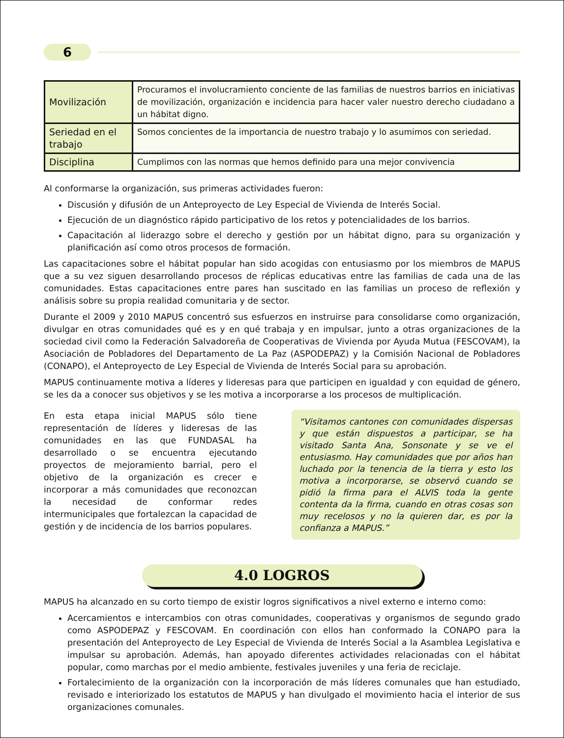6
| Movilización | Procuramos el involucramiento conciente de las familias de nuestros barrios en iniciativas de movilización, organización e incidencia para hacer valer nuestro derecho ciudadano a un hábitat digno. |
| Seriedad en el trabajo | Somos concientes de la importancia de nuestro trabajo y lo asumimos con seriedad. |
| Disciplina | Cumplimos con las normas que hemos definido para una mejor convivencia |
Al conformarse la organización, sus primeras actividades fueron:
Discusión y difusión de un Anteproyecto de Ley Especial de Vivienda de Interés Social.
Ejecución de un diagnóstico rápido participativo de los retos y potencialidades de los barrios.
Capacitación al liderazgo sobre el derecho y gestión por un hábitat digno, para su organización y planificación así como otros procesos de formación.
Las capacitaciones sobre el hábitat popular han sido acogidas con entusiasmo por los miembros de MAPUS que a su vez siguen desarrollando procesos de réplicas educativas entre las familias de cada una de las comunidades. Estas capacitaciones entre pares han suscitado en las familias un proceso de reflexión y análisis sobre su propia realidad comunitaria y de sector.
Durante el 2009 y 2010 MAPUS concentró sus esfuerzos en instruirse para consolidarse como organización, divulgar en otras comunidades qué es y en qué trabaja y en impulsar, junto a otras organizaciones de la sociedad civil como la Federación Salvadoreña de Cooperativas de Vivienda por Ayuda Mutua (FESCOVAM), la Asociación de Pobladores del Departamento de La Paz (ASPODEPAZ) y la Comisión Nacional de Pobladores (CONAPO), el Anteproyecto de Ley Especial de Vivienda de Interés Social para su aprobación.
MAPUS continuamente motiva a líderes y lideresas para que participen en igualdad y con equidad de género, se les da a conocer sus objetivos y se les motiva a incorporarse a los procesos de multiplicación.
En esta etapa inicial MAPUS sólo tiene representación de líderes y lideresas de las comunidades en las que FUNDASAL ha desarrollado o se encuentra ejecutando proyectos de mejoramiento barrial, pero el objetivo de la organización es crecer e incorporar a más comunidades que reconozcan la necesidad de conformar redes intermunicipales que fortalezcan la capacidad de gestión y de incidencia de los barrios populares.
“Visitamos cantones con comunidades dispersas y que están dispuestos a participar, se ha visitado Santa Ana, Sonsonate y se ve el entusiasmo. Hay comunidades que por años han luchado por la tenencia de la tierra y esto los motiva a incorporarse, se observó cuando se pidió la firma para el ALVIS toda la gente contenta da la firma, cuando en otras cosas son muy recelosos y no la quieren dar, es por la confianza a MAPUS.”
4.0 LOGROS
MAPUS ha alcanzado en su corto tiempo de existir logros significativos a nivel externo e interno como:
Acercamientos e intercambios con otras comunidades, cooperativas y organismos de segundo grado como ASPODEPAZ y FESCOVAM. En coordinación con ellos han conformado la CONAPO para la presentación del Anteproyecto de Ley Especial de Vivienda de Interés Social a la Asamblea Legislativa e impulsar su aprobación. Además, han apoyado diferentes actividades relacionadas con el hábitat popular, como marchas por el medio ambiente, festivales juveniles y una feria de reciclaje.
Fortalecimiento de la organización con la incorporación de más líderes comunales que han estudiado, revisado e interiorizado los estatutos de MAPUS y han divulgado el movimiento hacia el interior de sus organizaciones comunales.